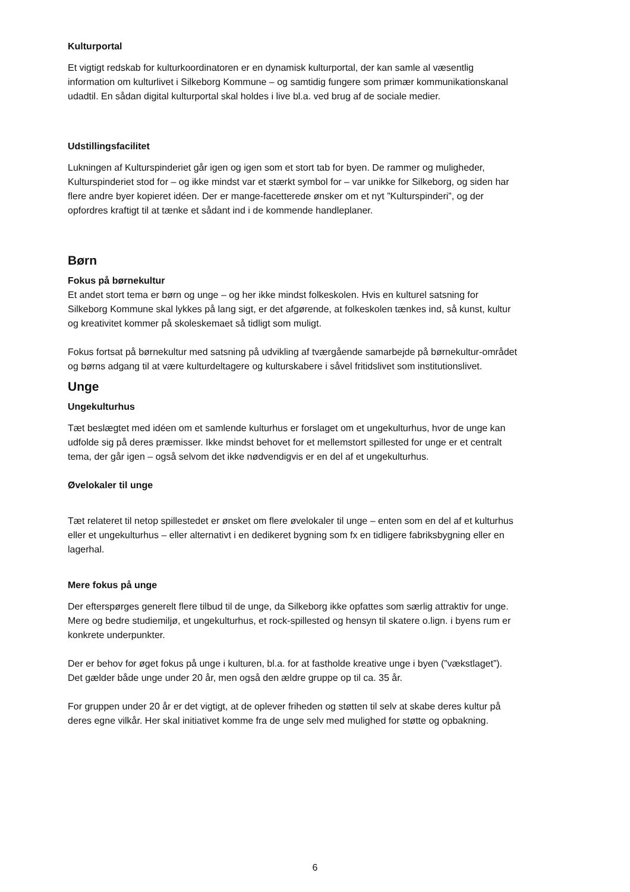Kulturportal
Et vigtigt redskab for kulturkoordinatoren er en dynamisk kulturportal, der kan samle al væsentlig information om kulturlivet i Silkeborg Kommune – og samtidig fungere som primær kommunikationskanal udadtil. En sådan digital kulturportal skal holdes i live bl.a. ved brug af de sociale medier.
Udstillingsfacilitet
Lukningen af Kulturspinderiet går igen og igen som et stort tab for byen. De rammer og muligheder, Kulturspinderiet stod for – og ikke mindst var et stærkt symbol for – var unikke for Silkeborg, og siden har flere andre byer kopieret idéen. Der er mange-facetterede ønsker om et nyt ”Kulturspinderi”, og der opfordres kraftigt til at tænke et sådant ind i de kommende handleplaner.
Børn
Fokus på børnekultur
Et andet stort tema er børn og unge – og her ikke mindst folkeskolen. Hvis en kulturel satsning for Silkeborg Kommune skal lykkes på lang sigt, er det afgørende, at folkeskolen tænkes ind, så kunst, kultur og kreativitet kommer på skoleskemaet så tidligt som muligt.
Fokus fortsat på børnekultur med satsning på udvikling af tværgående samarbejde på børnekultur-området og børns adgang til at være kulturdeltagere og kulturskabere i såvel fritidslivet som institutionslivet.
Unge
Ungekulturhus
Tæt beslægtet med idéen om et samlende kulturhus er forslaget om et ungekulturhus, hvor de unge kan udfolde sig på deres præmisser. Ikke mindst behovet for et mellemstort spillested for unge er et centralt tema, der går igen – også selvom det ikke nødvendigvis er en del af et ungekulturhus.
Øvelokaler til unge
Tæt relateret til netop spillestedet er ønsket om flere øvelokaler til unge – enten som en del af et kulturhus eller et ungekulturhus – eller alternativt i en dedikeret bygning som fx en tidligere fabriksbygning eller en lagerhal.
Mere fokus på unge
Der efterspørges generelt flere tilbud til de unge, da Silkeborg ikke opfattes som særlig attraktiv for unge. Mere og bedre studiemiljø, et ungekulturhus, et rock-spillested og hensyn til skatere o.lign. i byens rum er konkrete underpunkter.
Der er behov for øget fokus på unge i kulturen, bl.a. for at fastholde kreative unge i byen (”vækstlaget”). Det gælder både unge under 20 år, men også den ældre gruppe op til ca. 35 år.
For gruppen under 20 år er det vigtigt, at de oplever friheden og støtten til selv at skabe deres kultur på deres egne vilkår. Her skal initiativet komme fra de unge selv med mulighed for støtte og opbakning.
6